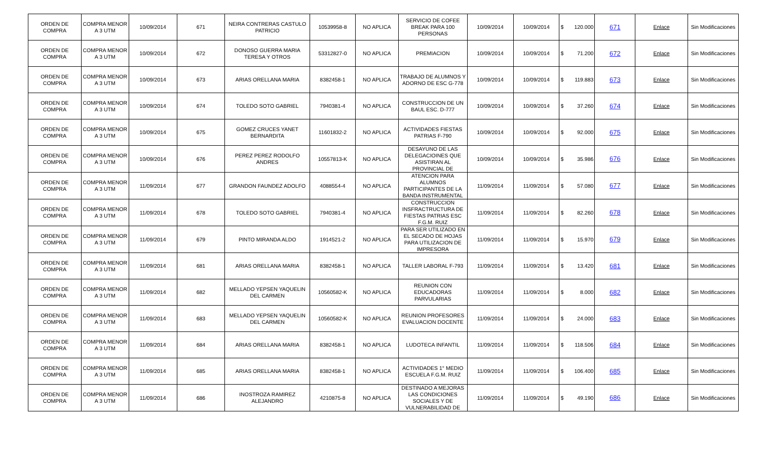| ORDEN DE COMPRA | COMPRA MENOR A 3 UTM | 10/09/2014 | 671 | NEIRA CONTRERAS CASTULO PATRICIO | 10539958-8 | NO APLICA | SERVICIO DE COFEE BREAK PARA 100 PERSONAS | 10/09/2014 | 10/09/2014 | $ 120.000 | 671 | Enlace | Sin Modificaciones |
| ORDEN DE COMPRA | COMPRA MENOR A 3 UTM | 10/09/2014 | 672 | DONOSO GUERRA MARIA TERESA Y OTROS | 53312827-0 | NO APLICA | PREMIACION | 10/09/2014 | 10/09/2014 | $ 71.200 | 672 | Enlace | Sin Modificaciones |
| ORDEN DE COMPRA | COMPRA MENOR A 3 UTM | 10/09/2014 | 673 | ARIAS ORELLANA MARIA | 8382458-1 | NO APLICA | TRABAJO DE ALUMNOS Y ADORNO DE ESC G-778 | 10/09/2014 | 10/09/2014 | $ 119.883 | 673 | Enlace | Sin Modificaciones |
| ORDEN DE COMPRA | COMPRA MENOR A 3 UTM | 10/09/2014 | 674 | TOLEDO SOTO GABRIEL | 7940381-4 | NO APLICA | CONSTRUCCION DE UN BAUL ESC. D-777 | 10/09/2014 | 10/09/2014 | $ 37.260 | 674 | Enlace | Sin Modificaciones |
| ORDEN DE COMPRA | COMPRA MENOR A 3 UTM | 10/09/2014 | 675 | GOMEZ CRUCES YANET BERNARDITA | 11601832-2 | NO APLICA | ACTIVIDADES FIESTAS PATRIAS F-790 | 10/09/2014 | 10/09/2014 | $ 92.000 | 675 | Enlace | Sin Modificaciones |
| ORDEN DE COMPRA | COMPRA MENOR A 3 UTM | 10/09/2014 | 676 | PEREZ PEREZ RODOLFO ANDRES | 10557813-K | NO APLICA | DESAYUNO DE LAS DELEGACIOINES QUE ASISTIRAN AL PROVINCIAL DE | 10/09/2014 | 10/09/2014 | $ 35.986 | 676 | Enlace | Sin Modificaciones |
| ORDEN DE COMPRA | COMPRA MENOR A 3 UTM | 11/09/2014 | 677 | GRANDON FAUNDEZ ADOLFO | 4088554-4 | NO APLICA | ATENCION PARA ALUMNOS PARTICIPANTES DE LA BANDA INSTRUMENTAL | 11/09/2014 | 11/09/2014 | $ 57.080 | 677 | Enlace | Sin Modificaciones |
| ORDEN DE COMPRA | COMPRA MENOR A 3 UTM | 11/09/2014 | 678 | TOLEDO SOTO GABRIEL | 7940381-4 | NO APLICA | CONSTRUCCION INSFRACTRUCTURA DE FIESTAS PATRIAS ESC F.G.M. RUIZ | 11/09/2014 | 11/09/2014 | $ 82.260 | 678 | Enlace | Sin Modificaciones |
| ORDEN DE COMPRA | COMPRA MENOR A 3 UTM | 11/09/2014 | 679 | PINTO MIRANDA ALDO | 1914521-2 | NO APLICA | PARA SER UTILIZADO EN EL SECADO DE HOJAS PARA UTILIZACION DE IMPRESORA | 11/09/2014 | 11/09/2014 | $ 15.970 | 679 | Enlace | Sin Modificaciones |
| ORDEN DE COMPRA | COMPRA MENOR A 3 UTM | 11/09/2014 | 681 | ARIAS ORELLANA MARIA | 8382458-1 | NO APLICA | TALLER LABORAL F-793 | 11/09/2014 | 11/09/2014 | $ 13.420 | 681 | Enlace | Sin Modificaciones |
| ORDEN DE COMPRA | COMPRA MENOR A 3 UTM | 11/09/2014 | 682 | MELLADO YEPSEN YAQUELIN DEL CARMEN | 10560582-K | NO APLICA | REUNION CON EDUCADORAS PARVULARIAS | 11/09/2014 | 11/09/2014 | $ 8.000 | 682 | Enlace | Sin Modificaciones |
| ORDEN DE COMPRA | COMPRA MENOR A 3 UTM | 11/09/2014 | 683 | MELLADO YEPSEN YAQUELIN DEL CARMEN | 10560582-K | NO APLICA | REUNION PROFESORES EVALUACION DOCENTE | 11/09/2014 | 11/09/2014 | $ 24.000 | 683 | Enlace | Sin Modificaciones |
| ORDEN DE COMPRA | COMPRA MENOR A 3 UTM | 11/09/2014 | 684 | ARIAS ORELLANA MARIA | 8382458-1 | NO APLICA | LUDOTECA INFANTIL | 11/09/2014 | 11/09/2014 | $ 118.506 | 684 | Enlace | Sin Modificaciones |
| ORDEN DE COMPRA | COMPRA MENOR A 3 UTM | 11/09/2014 | 685 | ARIAS ORELLANA MARIA | 8382458-1 | NO APLICA | ACTIVIDADES 1° MEDIO ESCUELA F.G.M. RUIZ | 11/09/2014 | 11/09/2014 | $ 106.400 | 685 | Enlace | Sin Modificaciones |
| ORDEN DE COMPRA | COMPRA MENOR A 3 UTM | 11/09/2014 | 686 | INOSTROZA RAMIREZ ALEJANDRO | 4210875-8 | NO APLICA | DESTINADO A MEJORAS LAS CONDICIONES SOCIALES Y DE VULNERABILIDAD DE | 11/09/2014 | 11/09/2014 | $ 49.190 | 686 | Enlace | Sin Modificaciones |